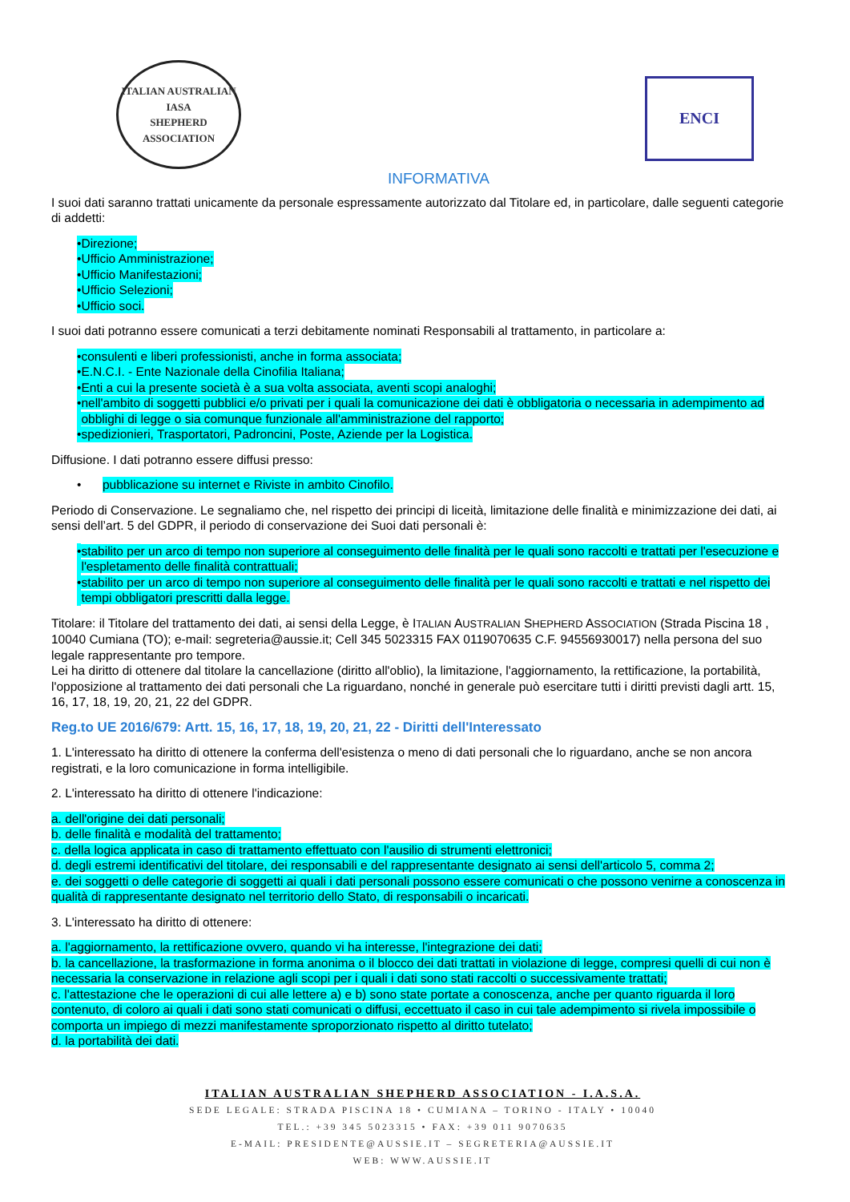ITALIAN AUSTRALIAN
IASA
SHEPHERD ASSOCIATION
ENCI
INFORMATIVA
I suoi dati saranno trattati unicamente da personale espressamente autorizzato dal Titolare ed, in particolare, dalle seguenti categorie di addetti:
• Direzione;
• Ufficio Amministrazione;
• Ufficio Manifestazioni;
• Ufficio Selezioni;
• Ufficio soci.
I suoi dati potranno essere comunicati a terzi debitamente nominati Responsabili al trattamento, in particolare a:
• consulenti e liberi professionisti, anche in forma associata;
• E.N.C.I. - Ente Nazionale della Cinofilia Italiana;
• Enti a cui la presente società è a sua volta associata, aventi scopi analoghi;
• nell'ambito di soggetti pubblici e/o privati per i quali la comunicazione dei dati è obbligatoria o necessaria in adempimento ad obblighi di legge o sia comunque funzionale all'amministrazione del rapporto;
• spedizionieri, Trasportatori, Padroncini, Poste, Aziende per la Logistica.
Diffusione. I dati potranno essere diffusi presso:
• pubblicazione su internet e Riviste in ambito Cinofilo.
Periodo di Conservazione. Le segnaliamo che, nel rispetto dei principi di liceità, limitazione delle finalità e minimizzazione dei dati, ai sensi dell’art. 5 del GDPR, il periodo di conservazione dei Suoi dati personali è:
• stabilito per un arco di tempo non superiore al conseguimento delle finalità per le quali sono raccolti e trattati per l'esecuzione e l'espletamento delle finalità contrattuali;
• stabilito per un arco di tempo non superiore al conseguimento delle finalità per le quali sono raccolti e trattati e nel rispetto dei tempi obbligatori prescritti dalla legge.
Titolare: il Titolare del trattamento dei dati, ai sensi della Legge, è ITALIAN AUSTRALIAN SHEPHERD ASSOCIATION (Strada Piscina 18 , 10040 Cumiana (TO); e-mail: segreteria@aussie.it; Cell 345 5023315 FAX 0119070635 C.F. 94556930017) nella persona del suo legale rappresentante pro tempore.
Lei ha diritto di ottenere dal titolare la cancellazione (diritto all'oblio), la limitazione, l'aggiornamento, la rettificazione, la portabilità, l'opposizione al trattamento dei dati personali che La riguardano, nonché in generale può esercitare tutti i diritti previsti dagli artt. 15, 16, 17, 18, 19, 20, 21, 22 del GDPR.
Reg.to UE 2016/679: Artt. 15, 16, 17, 18, 19, 20, 21, 22 - Diritti dell'Interessato
1. L'interessato ha diritto di ottenere la conferma dell'esistenza o meno di dati personali che lo riguardano, anche se non ancora registrati, e la loro comunicazione in forma intelligibile.
2. L'interessato ha diritto di ottenere l'indicazione:
a. dell'origine dei dati personali;
b. delle finalità e modalità del trattamento;
c. della logica applicata in caso di trattamento effettuato con l'ausilio di strumenti elettronici;
d. degli estremi identificativi del titolare, dei responsabili e del rappresentante designato ai sensi dell'articolo 5, comma 2;
e. dei soggetti o delle categorie di soggetti ai quali i dati personali possono essere comunicati o che possono venirne a conoscenza in qualità di rappresentante designato nel territorio dello Stato, di responsabili o incaricati.
3. L'interessato ha diritto di ottenere:
a. l'aggiornamento, la rettificazione ovvero, quando vi ha interesse, l'integrazione dei dati;
b. la cancellazione, la trasformazione in forma anonima o il blocco dei dati trattati in violazione di legge, compresi quelli di cui non è necessaria la conservazione in relazione agli scopi per i quali i dati sono stati raccolti o successivamente trattati;
c. l'attestazione che le operazioni di cui alle lettere a) e b) sono state portate a conoscenza, anche per quanto riguarda il loro contenuto, di coloro ai quali i dati sono stati comunicati o diffusi, eccettuato il caso in cui tale adempimento si rivela impossibile o comporta un impiego di mezzi manifestamente sproporzionato rispetto al diritto tutelato;
d. la portabilità dei dati.
ITALIAN AUSTRALIAN SHEPHERD ASSOCIATION - I.A.S.A.
SEDE LEGALE: STRADA PISCINA 18 • CUMIANA – TORINO - ITALY • 10040
TEL.: +39 345 5023315 • FAX: +39 011 9070635
E-MAIL: PRESIDENTE@AUSSIE.IT – SEGRETERIA@AUSSIE.IT
WEB: WWW.AUSSIE.IT